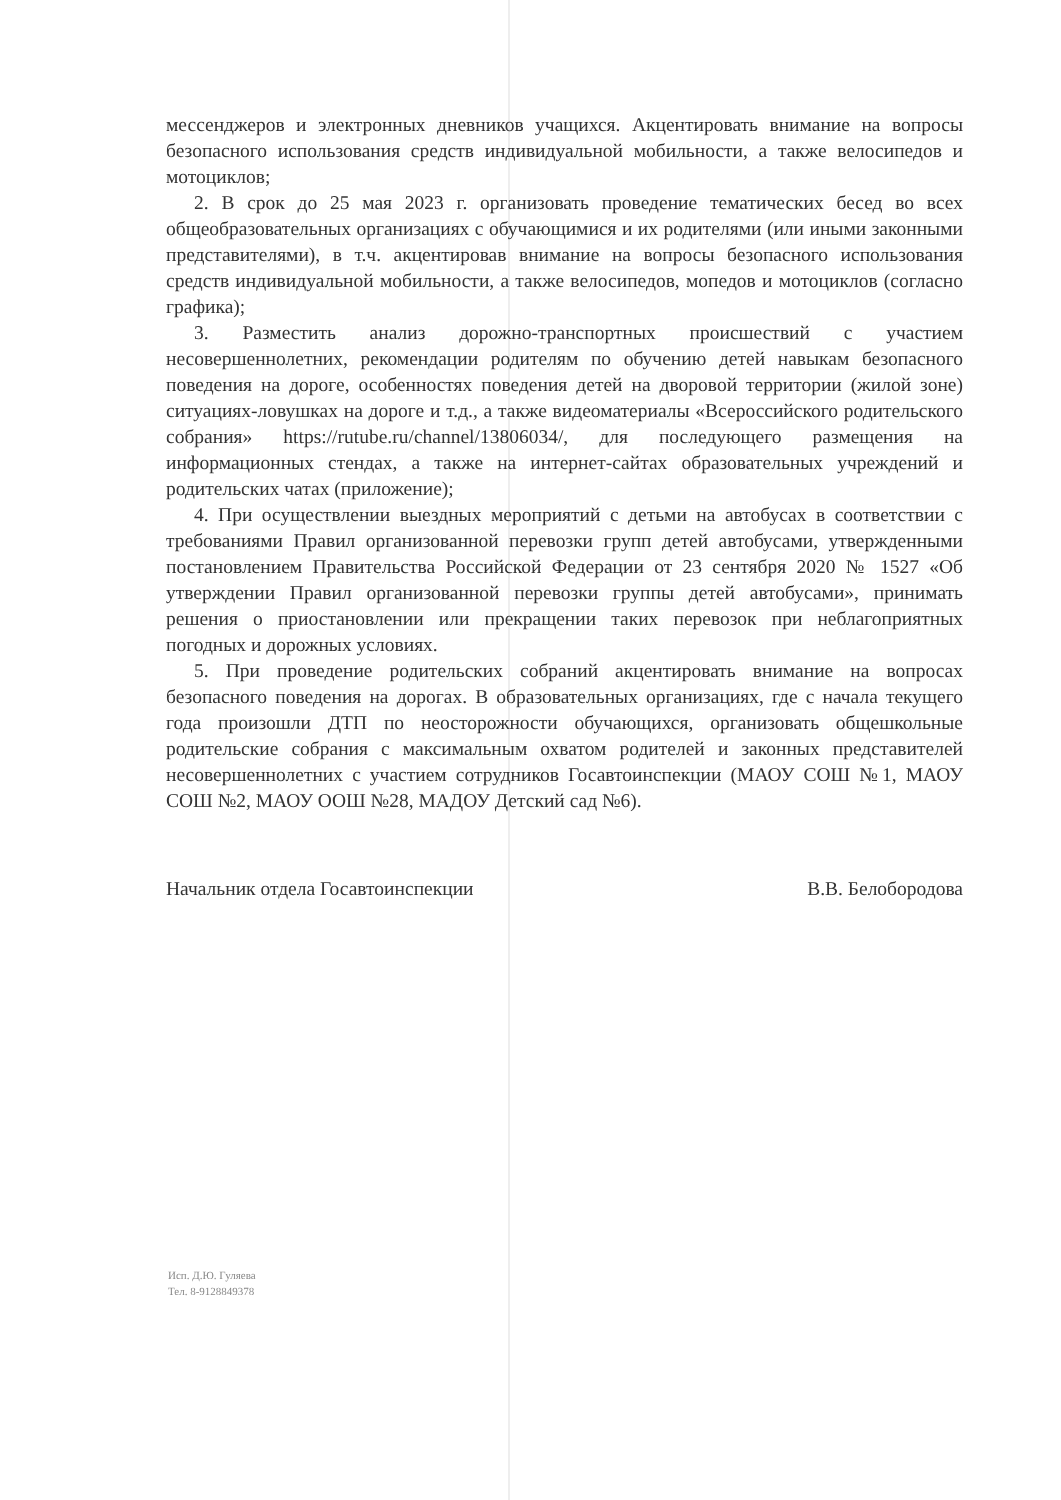мессенджеров и электронных дневников учащихся. Акцентировать внимание на вопросы безопасного использования средств индивидуальной мобильности, а также велосипедов и мотоциклов;
2. В срок до 25 мая 2023 г. организовать проведение тематических бесед во всех общеобразовательных организациях с обучающимися и их родителями (или иными законными представителями), в т.ч. акцентировав внимание на вопросы безопасного использования средств индивидуальной мобильности, а также велосипедов, мопедов и мотоциклов (согласно графика);
3. Разместить анализ дорожно-транспортных происшествий с участием несовершеннолетних, рекомендации родителям по обучению детей навыкам безопасного поведения на дороге, особенностях поведения детей на дворовой территории (жилой зоне) ситуациях-ловушках на дороге и т.д., а также видеоматериалы «Всероссийского родительского собрания» https://rutube.ru/channel/13806034/, для последующего размещения на информационных стендах, а также на интернет-сайтах образовательных учреждений и родительских чатах (приложение);
4. При осуществлении выездных мероприятий с детьми на автобусах в соответствии с требованиями Правил организованной перевозки групп детей автобусами, утвержденными постановлением Правительства Российской Федерации от 23 сентября 2020 № 1527 «Об утверждении Правил организованной перевозки группы детей автобусами», принимать решения о приостановлении или прекращении таких перевозок при неблагоприятных погодных и дорожных условиях.
5. При проведение родительских собраний акцентировать внимание на вопросах безопасного поведения на дорогах. В образовательных организациях, где с начала текущего года произошли ДТП по неосторожности обучающихся, организовать общешкольные родительские собрания с максимальным охватом родителей и законных представителей несовершеннолетних с участием сотрудников Госавтоинспекции (МАОУ СОШ №1, МАОУ СОШ №2, МАОУ ООШ №28, МАДОУ Детский сад №6).
Начальник отдела Госавтоинспекции В.В. Белобородова
Исп. Д.Ю. Гуляева
Тел. 8-9128849378